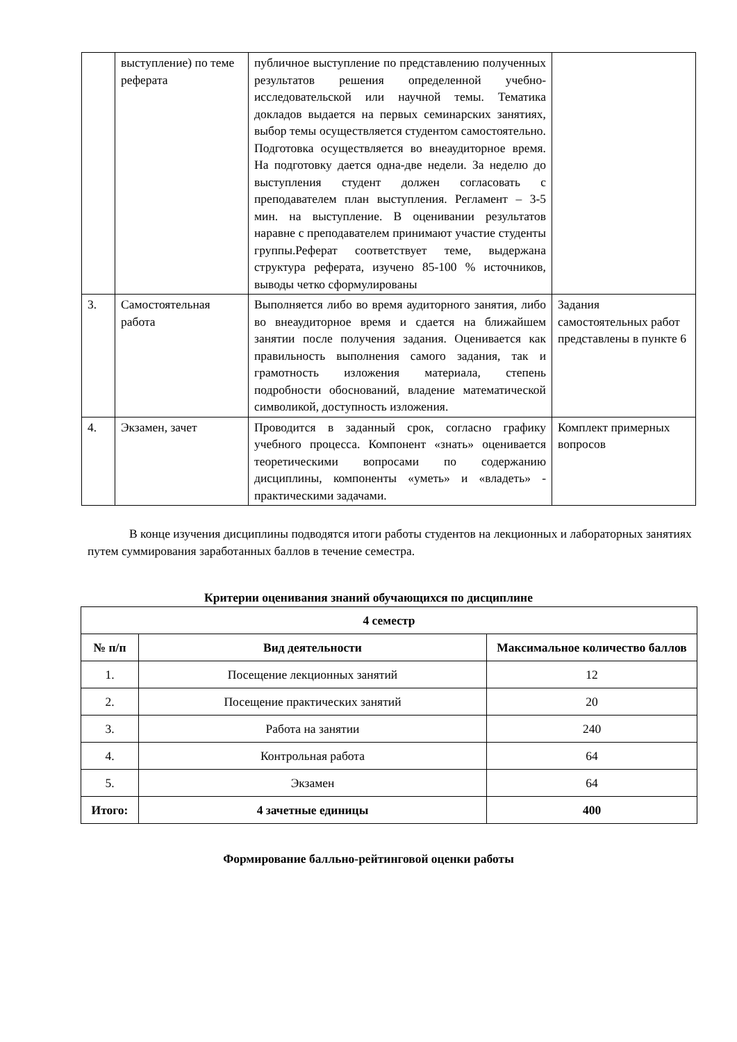| | выступление) по теме реферата | публичное выступление по представлению полученных результатов решения определенной учебно-исследовательской или научной темы. Тематика докладов выдается на первых семинарских занятиях, выбор темы осуществляется студентом самостоятельно. Подготовка осуществляется во внеаудиторное время. На подготовку дается одна-две недели. За неделю до выступления студент должен согласовать с преподавателем план выступления. Регламент – 3-5 мин. на выступление. В оценивании результатов наравне с преподавателем принимают участие студенты группы.Реферат соответствует теме, выдержана структура реферата, изучено 85-100 % источников, выводы четко сформулированы | |
| 3. | Самостоятельная работа | Выполняется либо во время аудиторного занятия, либо во внеаудиторное время и сдается на ближайшем занятии после получения задания. Оценивается как правильность выполнения самого задания, так и грамотность изложения материала, степень подробности обоснований, владение математической символикой, доступность изложения. | Задания самостоятельных работ представлены в пункте 6 |
| 4. | Экзамен, зачет | Проводится в заданный срок, согласно графику учебного процесса. Компонент «знать» оценивается теоретическими вопросами по содержанию дисциплины, компоненты «уметь» и «владеть» - практическими задачами. | Комплект примерных вопросов |
В конце изучения дисциплины подводятся итоги работы студентов на лекционных и лабораторных занятиях путем суммирования заработанных баллов в течение семестра.
Критерии оценивания знаний обучающихся по дисциплине
| 4 семестр | | |
| --- | --- | --- |
| № п/п | Вид деятельности | Максимальное количество баллов |
| 1. | Посещение лекционных занятий | 12 |
| 2. | Посещение практических занятий | 20 |
| 3. | Работа на занятии | 240 |
| 4. | Контрольная работа | 64 |
| 5. | Экзамен | 64 |
| Итого: | 4 зачетные единицы | 400 |
Формирование балльно-рейтинговой оценки работы